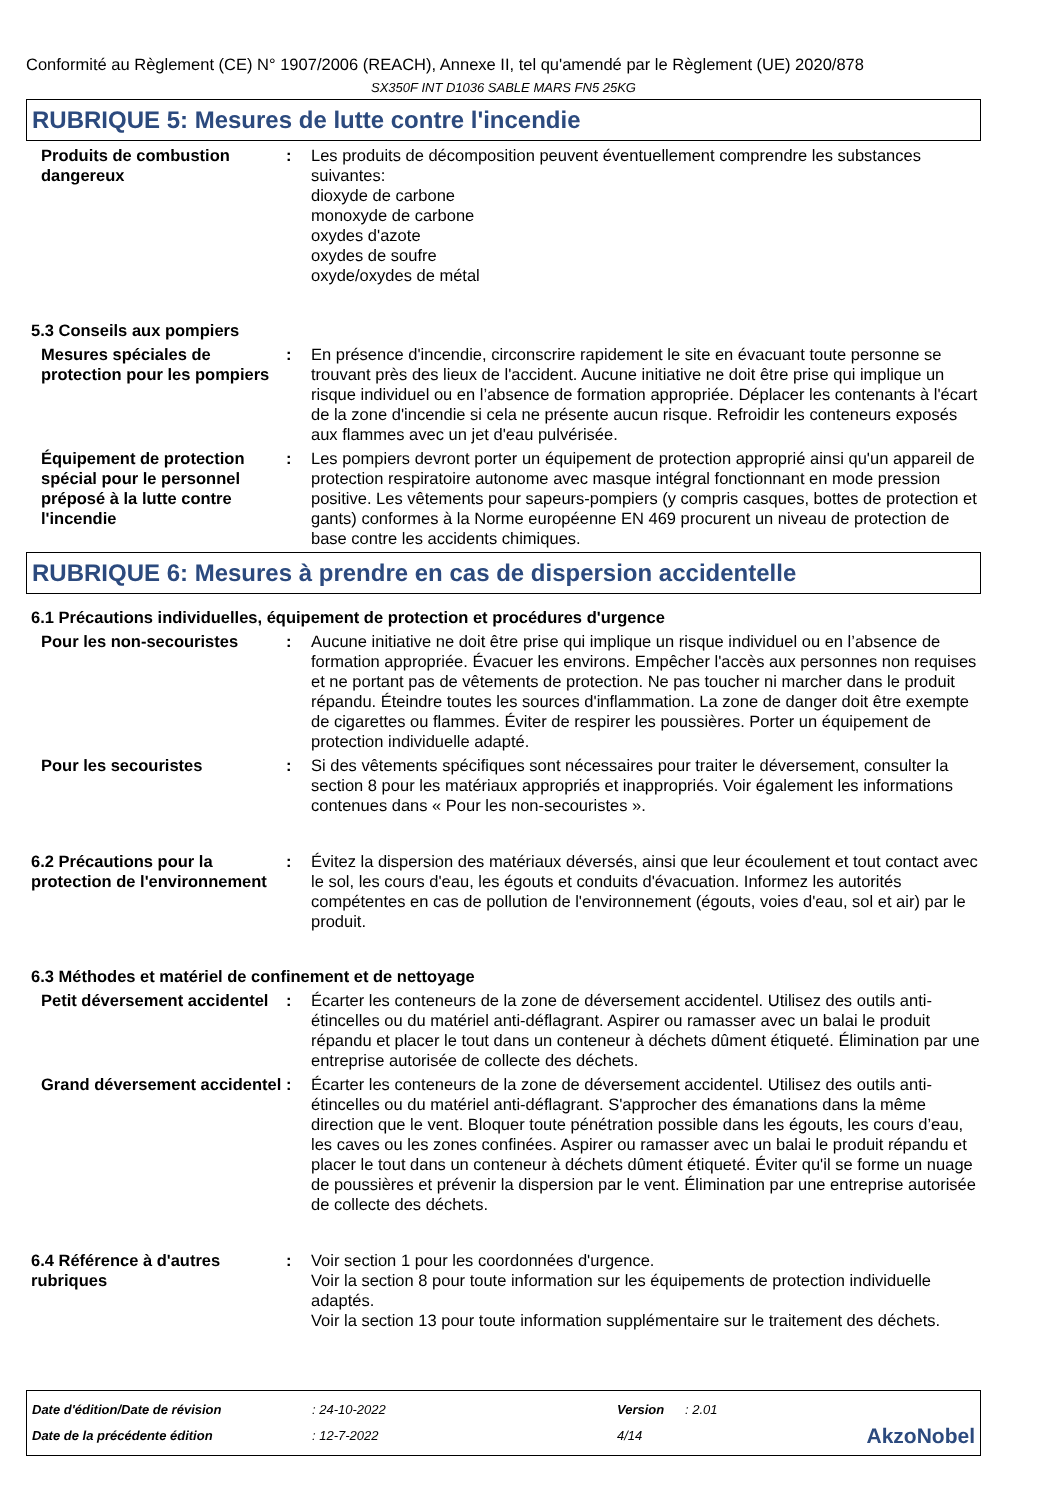Conformité au Règlement (CE) N° 1907/2006 (REACH), Annexe II, tel qu'amendé par le Règlement (UE) 2020/878
SX350F INT D1036 SABLE MARS FN5 25KG
RUBRIQUE 5: Mesures de lutte contre l'incendie
Produits de combustion dangereux
: Les produits de décomposition peuvent éventuellement comprendre les substances suivantes:
dioxyde de carbone
monoxyde de carbone
oxydes d'azote
oxydes de soufre
oxyde/oxydes de métal
5.3 Conseils aux pompiers
Mesures spéciales de protection pour les pompiers
: En présence d'incendie, circonscrire rapidement le site en évacuant toute personne se trouvant près des lieux de l'accident. Aucune initiative ne doit être prise qui implique un risque individuel ou en l’absence de formation appropriée. Déplacer les contenants à l'écart de la zone d'incendie si cela ne présente aucun risque. Refroidir les conteneurs exposés aux flammes avec un jet d'eau pulvérisée.
Équipement de protection spécial pour le personnel préposé à la lutte contre l'incendie
: Les pompiers devront porter un équipement de protection approprié ainsi qu'un appareil de protection respiratoire autonome avec masque intégral fonctionnant en mode pression positive. Les vêtements pour sapeurs-pompiers (y compris casques, bottes de protection et gants) conformes à la Norme européenne EN 469 procurent un niveau de protection de base contre les accidents chimiques.
RUBRIQUE 6: Mesures à prendre en cas de dispersion accidentelle
6.1 Précautions individuelles, équipement de protection et procédures d'urgence
Pour les non-secouristes : Aucune initiative ne doit être prise qui implique un risque individuel ou en l’absence de formation appropriée. Évacuer les environs. Empêcher l'accès aux personnes non requises et ne portant pas de vêtements de protection. Ne pas toucher ni marcher dans le produit répandu. Éteindre toutes les sources d'inflammation. La zone de danger doit être exempte de cigarettes ou flammes. Éviter de respirer les poussières. Porter un équipement de protection individuelle adapté.
Pour les secouristes : Si des vêtements spécifiques sont nécessaires pour traiter le déversement, consulter la section 8 pour les matériaux appropriés et inappropriés. Voir également les informations contenues dans « Pour les non-secouristes ».
6.2 Précautions pour la protection de l'environnement
: Évitez la dispersion des matériaux déversés, ainsi que leur écoulement et tout contact avec le sol, les cours d'eau, les égouts et conduits d'évacuation. Informez les autorités compétentes en cas de pollution de l'environnement (égouts, voies d'eau, sol et air) par le produit.
6.3 Méthodes et matériel de confinement et de nettoyage
Petit déversement accidentel
: Écarter les conteneurs de la zone de déversement accidentel. Utilisez des outils anti-étincelles ou du matériel anti-déflagrant. Aspirer ou ramasser avec un balai le produit répandu et placer le tout dans un conteneur à déchets dûment étiqueté. Élimination par une entreprise autorisée de collecte des déchets.
Grand déversement accidentel
: Écarter les conteneurs de la zone de déversement accidentel. Utilisez des outils anti-étincelles ou du matériel anti-déflagrant. S'approcher des émanations dans la même direction que le vent. Bloquer toute pénétration possible dans les égouts, les cours d’eau, les caves ou les zones confinées. Aspirer ou ramasser avec un balai le produit répandu et placer le tout dans un conteneur à déchets dûment étiqueté. Éviter qu'il se forme un nuage de poussières et prévenir la dispersion par le vent. Élimination par une entreprise autorisée de collecte des déchets.
6.4 Référence à d'autres rubriques
: Voir section 1 pour les coordonnées d'urgence.
Voir la section 8 pour toute information sur les équipements de protection individuelle adaptés.
Voir la section 13 pour toute information supplémentaire sur le traitement des déchets.
Date d'édition/Date de révision
Date de la précédente édition
: 24-10-2022
: 12-7-2022
Version
4/14
: 2.01
AkzoNobel